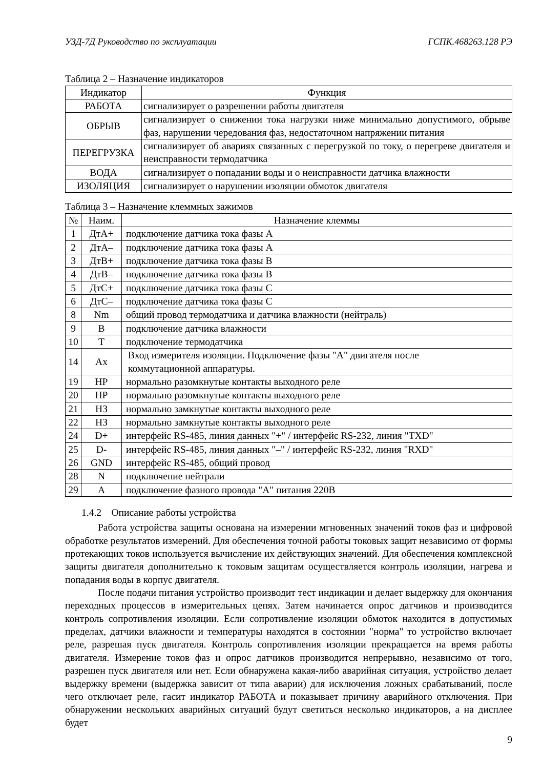УЗД-7Д Руководство по эксплуатации ГСПК.468263.128 РЭ
Таблица 2 – Назначение индикаторов
| Индикатор | Функция |
| --- | --- |
| РАБОТА | сигнализирует о разрешении работы двигателя |
| ОБРЫВ | сигнализирует о снижении тока нагрузки ниже минимально допустимого, обрыве фаз, нарушении чередования фаз, недостаточном напряжении питания |
| ПЕРЕГРУЗКА | сигнализирует об авариях связанных с перегрузкой по току, о перегреве двигателя и неисправности термодатчика |
| ВОДА | сигнализирует о попадании воды и о неисправности датчика влажности |
| ИЗОЛЯЦИЯ | сигнализирует о нарушении изоляции обмоток двигателя |
Таблица 3 – Назначение клеммных зажимов
| № | Наим. | Назначение клеммы |
| --- | --- | --- |
| 1 | ДтА+ | подключение датчика тока фазы А |
| 2 | ДтА– | подключение датчика тока фазы А |
| 3 | ДтВ+ | подключение датчика тока фазы В |
| 4 | ДтВ– | подключение датчика тока фазы В |
| 5 | ДтС+ | подключение датчика тока фазы С |
| 6 | ДтС– | подключение датчика тока фазы С |
| 8 | Nm | общий провод термодатчика и датчика влажности (нейтраль) |
| 9 | В | подключение датчика влажности |
| 10 | Т | подключение термодатчика |
| 14 | Ах | Вход измерителя изоляции. Подключение фазы "А" двигателя после коммутационной аппаратуры. |
| 19 | НР | нормально разомкнутые контакты выходного реле |
| 20 | НР | нормально разомкнутые контакты выходного реле |
| 21 | НЗ | нормально замкнутые контакты выходного реле |
| 22 | НЗ | нормально замкнутые контакты выходного реле |
| 24 | D+ | интерфейс RS-485, линия данных "+" / интерфейс RS-232, линия "TXD" |
| 25 | D- | интерфейс RS-485, линия данных "–" / интерфейс RS-232, линия "RXD" |
| 26 | GND | интерфейс RS-485, общий провод |
| 28 | N | подключение нейтрали |
| 29 | A | подключение фазного провода "А" питания 220В |
1.4.2 Описание работы устройства
Работа устройства защиты основана на измерении мгновенных значений токов фаз и цифровой обработке результатов измерений. Для обеспечения точной работы токовых защит независимо от формы протекающих токов используется вычисление их действующих значений. Для обеспечения комплексной защиты двигателя дополнительно к токовым защитам осуществляется контроль изоляции, нагрева и попадания воды в корпус двигателя.
После подачи питания устройство производит тест индикации и делает выдержку для окончания переходных процессов в измерительных цепях. Затем начинается опрос датчиков и производится контроль сопротивления изоляции. Если сопротивление изоляции обмоток находится в допустимых пределах, датчики влажности и температуры находятся в состоянии "норма" то устройство включает реле, разрешая пуск двигателя. Контроль сопротивления изоляции прекращается на время работы двигателя. Измерение токов фаз и опрос датчиков производится непрерывно, независимо от того, разрешен пуск двигателя или нет. Если обнаружена какая-либо аварийная ситуация, устройство делает выдержку времени (выдержка зависит от типа аварии) для исключения ложных срабатываний, после чего отключает реле, гасит индикатор РАБОТА и показывает причину аварийного отключения. При обнаружении нескольких аварийных ситуаций будут светиться несколько индикаторов, а на дисплее будет
9